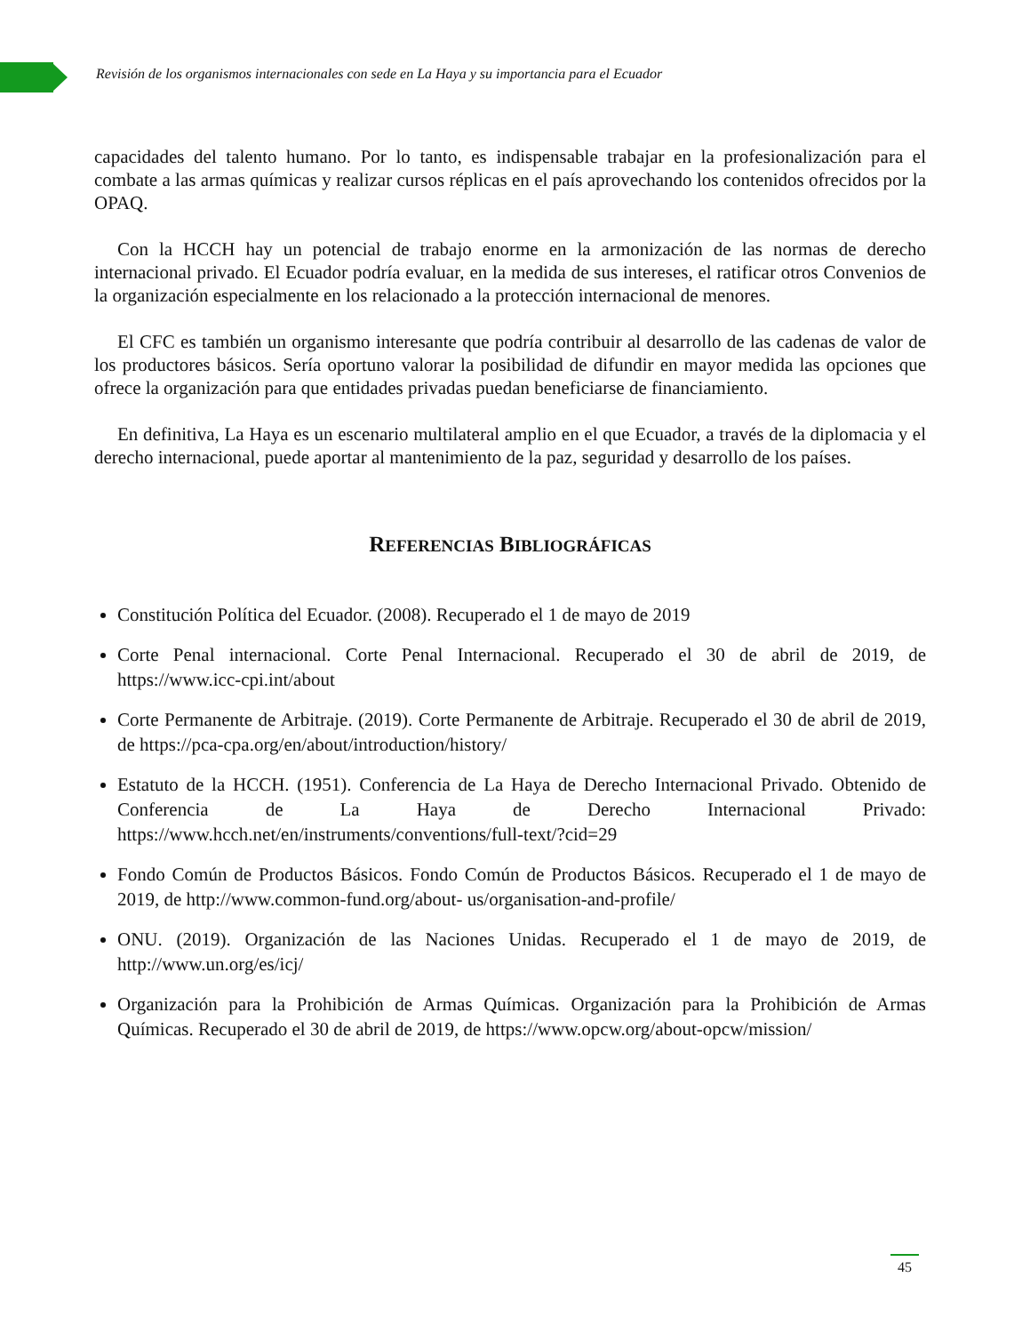Revisión de los organismos internacionales con sede en La Haya y su importancia para el Ecuador
capacidades del talento humano. Por lo tanto, es indispensable trabajar en la profesionalización para el combate a las armas químicas y realizar cursos réplicas en el país aprovechando los contenidos ofrecidos por la OPAQ.
Con la HCCH hay un potencial de trabajo enorme en la armonización de las normas de derecho internacional privado. El Ecuador podría evaluar, en la medida de sus intereses, el ratificar otros Convenios de la organización especialmente en los relacionado a la protección internacional de menores.
El CFC es también un organismo interesante que podría contribuir al desarrollo de las cadenas de valor de los productores básicos. Sería oportuno valorar la posibilidad de difundir en mayor medida las opciones que ofrece la organización para que entidades privadas puedan beneficiarse de financiamiento.
En definitiva, La Haya es un escenario multilateral amplio en el que Ecuador, a través de la diplomacia y el derecho internacional, puede aportar al mantenimiento de la paz, seguridad y desarrollo de los países.
REFERENCIAS BIBLIOGRÁFICAS
Constitución Política del Ecuador. (2008). Recuperado el 1 de mayo de 2019
Corte Penal internacional. Corte Penal Internacional. Recuperado el 30 de abril de 2019, de https://www.icc-cpi.int/about
Corte Permanente de Arbitraje. (2019). Corte Permanente de Arbitraje. Recuperado el 30 de abril de 2019, de https://pca-cpa.org/en/about/introduction/history/
Estatuto de la HCCH. (1951). Conferencia de La Haya de Derecho Internacional Privado. Obtenido de Conferencia de La Haya de Derecho Internacional Privado: https://www.hcch.net/en/instruments/conventions/full-text/?cid=29
Fondo Común de Productos Básicos. Fondo Común de Productos Básicos. Recuperado el 1 de mayo de 2019, de http://www.common-fund.org/about- us/organisation-and-profile/
ONU. (2019). Organización de las Naciones Unidas. Recuperado el 1 de mayo de 2019, de http://www.un.org/es/icj/
Organización para la Prohibición de Armas Químicas. Organización para la Prohibición de Armas Químicas. Recuperado el 30 de abril de 2019, de https://www.opcw.org/about-opcw/mission/
45